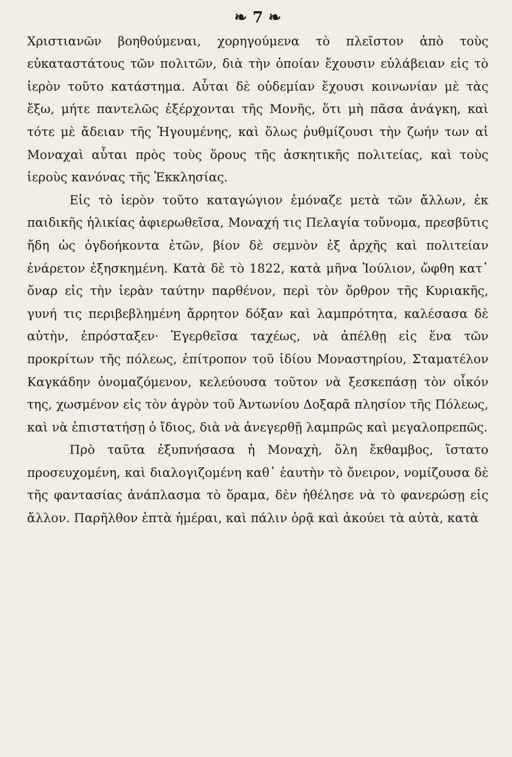❧ 7 ❧
Χριστιανῶν βοηθούμεναι, χορηγούμενα τὸ πλεῖστον ἀπὸ τοὺς εὐκαταστάτους τῶν πολιτῶν, διὰ τὴν ὁποίαν ἔχουσιν εὐλάβειαν εἰς τὸ ἱερὸν τοῦτο κατάστημα. Αὗται δὲ οὐδεμίαν ἔχουσι κοινωνίαν μὲ τὰς ἔξω, μήτε παντελῶς ἐξέρχονται τῆς Μονῆς, ὅτι μὴ πᾶσα ἀνάγκη, καὶ τότε μὲ ἄδειαν τῆς Ἡγουμένης, καὶ ὅλως ῥυθμίζουσι τὴν ζωήν των αἱ Μοναχαὶ αὗται πρὸς τοὺς ὅρους τῆς ἀσκητικῆς πολιτείας, καὶ τοὺς ἱεροὺς κανόνας τῆς Ἐκκλησίας.
Εἰς τὸ ἱερὸν τοῦτο καταγώγιον ἐμόναζε μετὰ τῶν ἄλλων, ἐκ παιδικῆς ἡλικίας ἀφιερωθεῖσα, Μοναχή τις Πελαγία τοὔνομα, πρεσβῦτις ἤδη ὡς ὀγδοήκοντα ἐτῶν, βίον δὲ σεμνὸν ἐξ ἀρχῆς καὶ πολιτείαν ἐνάρετον ἐξησκημένη. Κατὰ δὲ τὸ 1822, κατὰ μῆνα Ἰούλιον, ὤφθη κατ᾽ ὄναρ εἰς τὴν ἱερὰν ταύτην παρθένον, περὶ τὸν ὄρθρον τῆς Κυριακῆς, γυνή τις περιβεβλημένη ἄρρητον δόξαν καὶ λαμπρότητα, καλέσασα δὲ αὐτὴν, ἐπρόσταξεν· Ἐγερθεῖσα ταχέως, νὰ ἀπέλθῃ εἰς ἕνα τῶν προκρίτων τῆς πόλεως, ἐπίτροπον τοῦ ἰδίου Μοναστηρίου, Σταματέλον Καγκάδην ὀνομαζόμενον, κελεύουσα τοῦτον νὰ ξεσκεπάσῃ τὸν οἶκόν της, χωσμένον εἰς τὸν ἀγρὸν τοῦ Ἀντωνίου Δοξαρᾶ πλησίον τῆς Πόλεως, καὶ νὰ ἐπιστατήσῃ ὁ ἴδιος, διὰ νὰ ἀνεγερθῇ λαμπρῶς καὶ μεγαλοπρεπῶς.
Πρὸ ταῦτα ἐξυπνήσασα ἡ Μοναχὴ, ὅλη ἔκθαμβος, ἵστατο προσευχομένη, καὶ διαλογιζομένη καθ᾽ ἑαυτὴν τὸ ὄνειρον, νομίζουσα δὲ τῆς φαντασίας ἀνάπλασμα τὸ ὅραμα, δὲν ἠθέλησε νὰ τὸ φανερώσῃ εἰς ἄλλον. Παρῆλθον ἑπτὰ ἡμέραι, καὶ πάλιν ὁρᾷ καὶ ἀκούει τὰ αὐτὰ, κατὰ